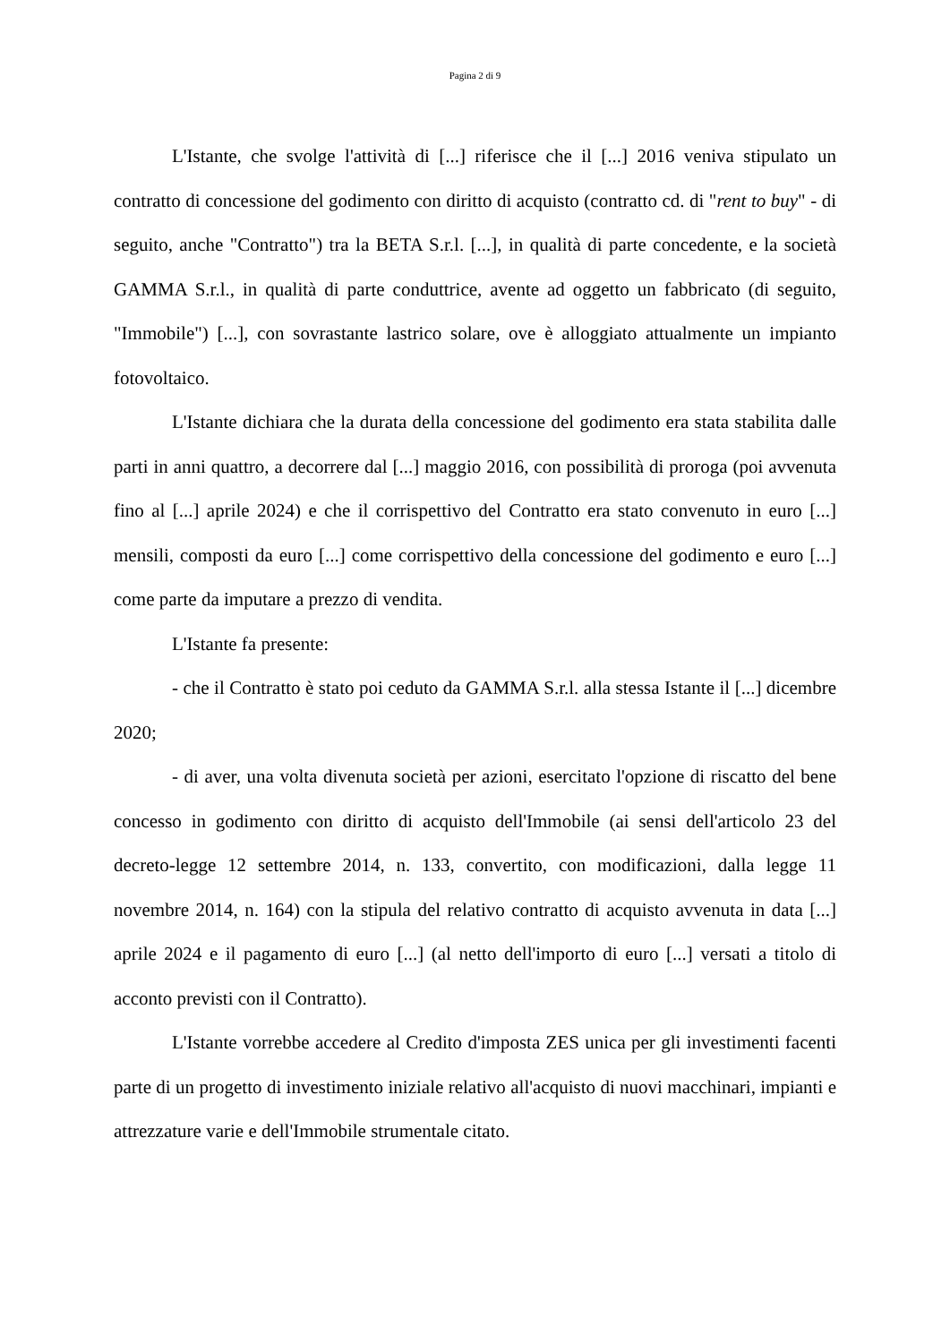Pagina 2 di 9
L'Istante, che svolge l'attività di [...] riferisce che il [...] 2016 veniva stipulato un contratto di concessione del godimento con diritto di acquisto (contratto cd. di "rent to buy" - di seguito, anche "Contratto") tra la BETA S.r.l. [...], in qualità di parte concedente, e la società GAMMA S.r.l., in qualità di parte conduttrice, avente ad oggetto un fabbricato (di seguito, "Immobile") [...], con sovrastante lastrico solare, ove è alloggiato attualmente un impianto fotovoltaico.
L'Istante dichiara che la durata della concessione del godimento era stata stabilita dalle parti in anni quattro, a decorrere dal [...] maggio 2016, con possibilità di proroga (poi avvenuta fino al [...] aprile 2024) e che il corrispettivo del Contratto era stato convenuto in euro [...] mensili, composti da euro [...] come corrispettivo della concessione del godimento e euro [...] come parte da imputare a prezzo di vendita.
L'Istante fa presente:
- che il Contratto è stato poi ceduto da GAMMA S.r.l. alla stessa Istante il [...] dicembre 2020;
- di aver, una volta divenuta società per azioni, esercitato l'opzione di riscatto del bene concesso in godimento con diritto di acquisto dell'Immobile (ai sensi dell'articolo 23 del decreto-legge 12 settembre 2014, n. 133, convertito, con modificazioni, dalla legge 11 novembre 2014, n. 164) con la stipula del relativo contratto di acquisto avvenuta in data [...] aprile 2024 e il pagamento di euro [...] (al netto dell'importo di euro [...] versati a titolo di acconto previsti con il Contratto).
L'Istante vorrebbe accedere al Credito d'imposta ZES unica per gli investimenti facenti parte di un progetto di investimento iniziale relativo all'acquisto di nuovi macchinari, impianti e attrezzature varie e dell'Immobile strumentale citato.